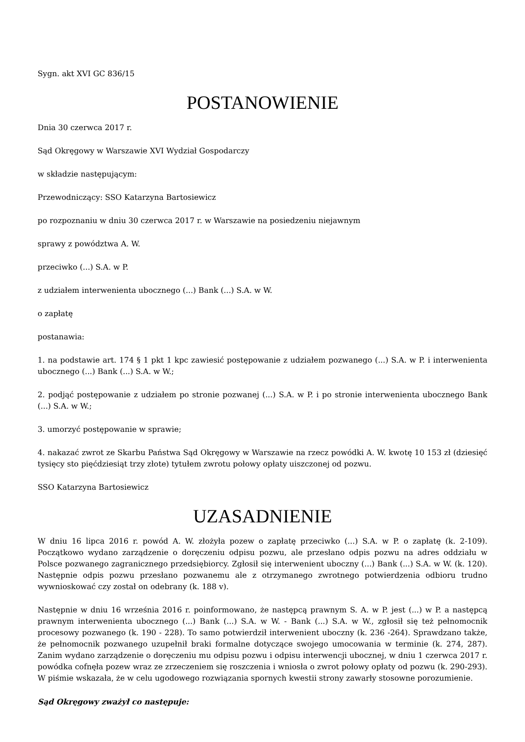Sygn. akt XVI GC 836/15
POSTANOWIENIE
Dnia 30 czerwca 2017 r.
Sąd Okręgowy w Warszawie XVI Wydział Gospodarczy
w składzie następującym:
Przewodniczący: SSO Katarzyna Bartosiewicz
po rozpoznaniu w dniu 30 czerwca 2017 r. w Warszawie na posiedzeniu niejawnym
sprawy z powództwa A. W.
przeciwko (...) S.A. w P.
z udziałem interwenienta ubocznego (...) Bank (...) S.A. w W.
o zapłatę
postanawia:
1. na podstawie art. 174 § 1 pkt 1 kpc zawiesić postępowanie z udziałem pozwanego (...) S.A. w P. i interwenienta ubocznego (...) Bank (...) S.A. w W.;
2. podjąć postępowanie z udziałem po stronie pozwanej (...) S.A. w P. i po stronie interwenienta ubocznego Bank (...) S.A. w W.;
3. umorzyć postępowanie w sprawie;
4. nakazać zwrot ze Skarbu Państwa Sąd Okręgowy w Warszawie na rzecz powódki A. W. kwotę 10 153 zł (dziesięć tysięcy sto pięćdziesiąt trzy złote) tytułem zwrotu połowy opłaty uiszczonej od pozwu.
SSO Katarzyna Bartosiewicz
UZASADNIENIE
W dniu 16 lipca 2016 r. powód A. W. złożyła pozew o zapłatę przeciwko (...) S.A. w P. o zapłatę (k. 2-109). Początkowo wydano zarządzenie o doręczeniu odpisu pozwu, ale przesłano odpis pozwu na adres oddziału w Polsce pozwanego zagranicznego przedsiębiorcy. Zgłosił się interwenient uboczny (...) Bank (...) S.A. w W. (k. 120). Następnie odpis pozwu przesłano pozwanemu ale z otrzymanego zwrotnego potwierdzenia odbioru trudno wywnioskować czy został on odebrany (k. 188 v).
Następnie w dniu 16 września 2016 r. poinformowano, że następcą prawnym S. A. w P. jest (...) w P. a następcą prawnym interwenienta ubocznego (...) Bank (...) S.A. w W. - Bank (...) S.A. w W., zgłosił się też pełnomocnik procesowy pozwanego (k. 190 - 228). To samo potwierdził interwenient uboczny (k. 236 -264). Sprawdzano także, że pełnomocnik pozwanego uzupełnił braki formalne dotyczące swojego umocowania w terminie (k. 274, 287). Zanim wydano zarządzenie o doręczeniu mu odpisu pozwu i odpisu interwencji ubocznej, w dniu 1 czerwca 2017 r. powódka cofnęła pozew wraz ze zrzeczeniem się roszczenia i wniosła o zwrot połowy opłaty od pozwu (k. 290-293). W piśmie wskazała, że w celu ugodowego rozwiązania spornych kwestii strony zawarły stosowne porozumienie.
Sąd Okręgowy zważył co następuje: